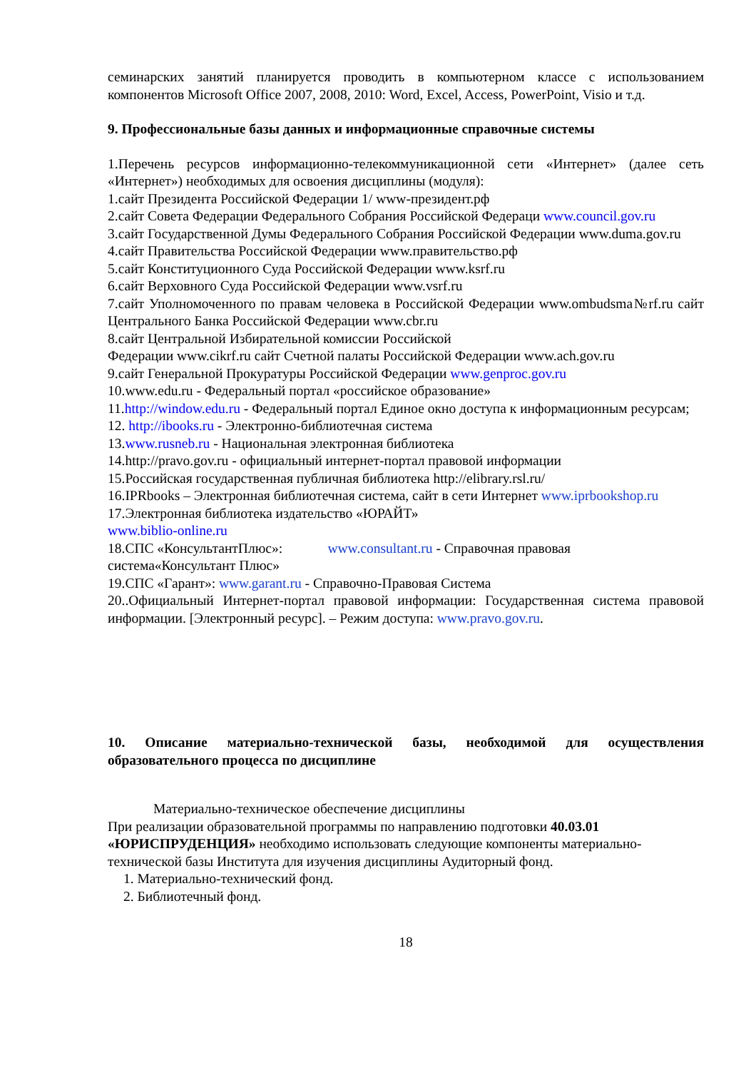семинарских занятий планируется проводить в компьютерном классе с использованием компонентов Microsoft Office 2007, 2008, 2010: Word, Excel, Access, PowerPoint, Visio и т.д.
9. Профессиональные базы данных и информационные справочные системы
1.Перечень ресурсов информационно-телекоммуникационной сети «Интернет» (далее сеть «Интернет») необходимых для освоения дисциплины (модуля):
1.сайт Президента Российской Федерации 1/ www-президент.рф
2.сайт Совета Федерации Федерального Собрания Российской Федераци www.council.gov.ru
3.сайт Государственной Думы Федерального Собрания Российской Федерации www.duma.gov.ru
4.сайт Правительства Российской Федерации www.правительство.рф
5.сайт Конституционного Суда Российской Федерации www.ksrf.ru
6.сайт Верховного Суда Российской Федерации www.vsrf.ru
7.сайт Уполномоченного по правам человека в Российской Федерации www.ombudsma№rf.ru сайт Центрального Банка Российской Федерации www.cbr.ru
8.сайт Центральной Избирательной комиссии Российской
Федерации www.cikrf.ru сайт Счетной палаты Российской Федерации www.ach.gov.ru
9.сайт Генеральной Прокуратуры Российской Федерации www.genproc.gov.ru
10.www.edu.ru - Федеральный портал «российское образование»
11.http://window.edu.ru - Федеральный портал Единое окно доступа к информационным ресурсам;
12. http://ibooks.ru - Электронно-библиотечная система
13.www.rusneb.ru - Национальная электронная библиотека
14.http://pravo.gov.ru - официальный интернет-портал правовой информации
15.Российская государственная публичная библиотека http://elibrary.rsl.ru/
16.IPRbooks – Электронная библиотечная система, сайт в сети Интернет www.iprbookshop.ru
17.Электронная библиотека издательство «ЮРАЙТ»
www.biblio-online.ru
18.СПС «КонсультантПлюс»: www.consultant.ru - Справочная правовая
система«Консультант Плюс»
19.СПС «Гарант»: www.garant.ru - Справочно-Правовая Система
20..Официальный Интернет-портал правовой информации: Государственная система правовой информации. [Электронный ресурс]. – Режим доступа: www.pravo.gov.ru.
10. Описание материально-технической базы, необходимой для осуществления образовательного процесса по дисциплине
Материально-техническое обеспечение дисциплины
При реализации образовательной программы по направлению подготовки 40.03.01 «ЮРИСПРУДЕНЦИЯ» необходимо использовать следующие компоненты материально-технической базы Института для изучения дисциплины Аудиторный фонд.
1. Материально-технический фонд.
2. Библиотечный фонд.
18